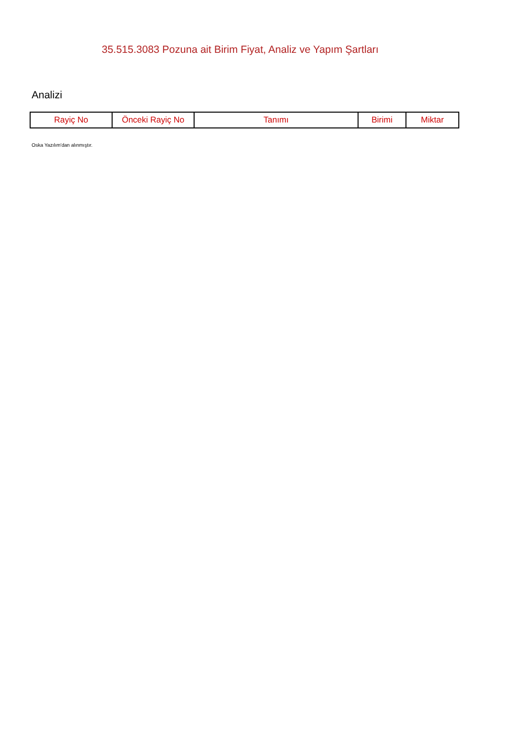35.515.3083 Pozuna ait Birim Fiyat, Analiz ve Yapım Şartları
Analizi
| Rayiç No | Önceki Rayiç No | Tanımı | Birimi | Miktar |
| --- | --- | --- | --- | --- |
Oska Yazılım'dan alınmıştır.